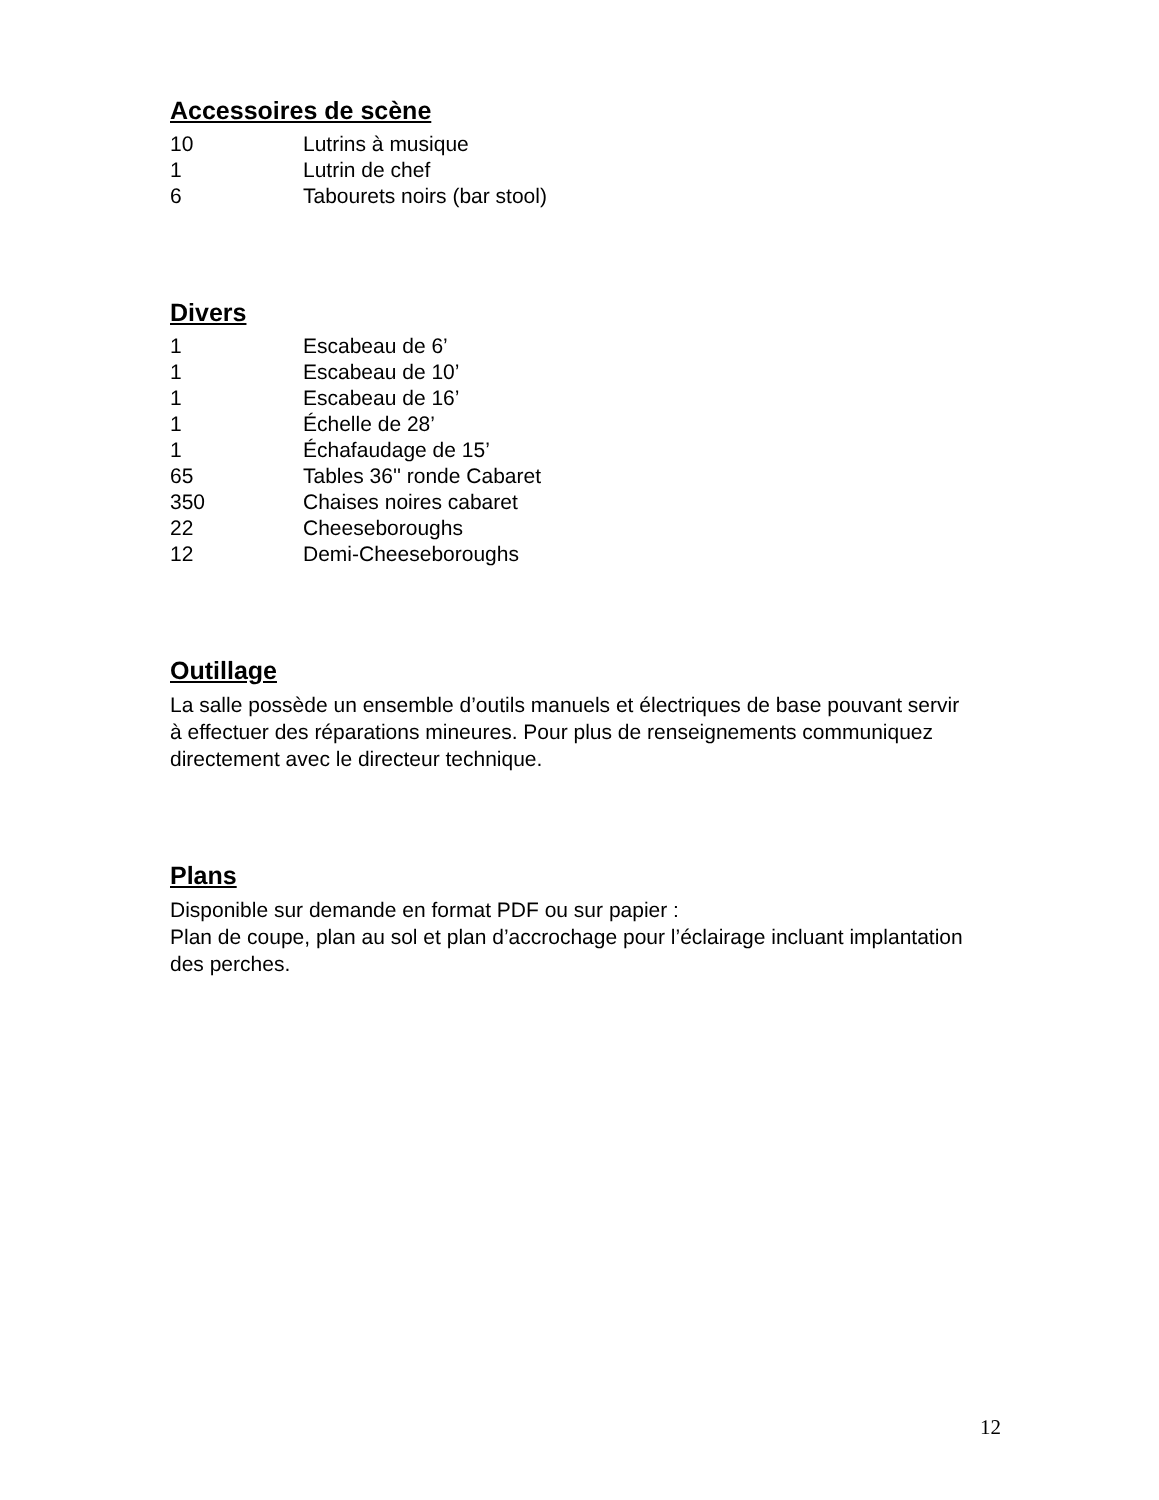Accessoires de scène
| 10 | Lutrins à musique |
| 1 | Lutrin de chef |
| 6 | Tabourets noirs (bar stool) |
Divers
| 1 | Escabeau de 6’ |
| 1 | Escabeau de 10’ |
| 1 | Escabeau de 16’ |
| 1 | Échelle de 28’ |
| 1 | Échafaudage de 15’ |
| 65 | Tables 36'' ronde Cabaret |
| 350 | Chaises noires cabaret |
| 22 | Cheeseboroughs |
| 12 | Demi-Cheeseboroughs |
Outillage
La salle possède un ensemble d’outils manuels et électriques de base pouvant servir à effectuer des réparations mineures. Pour plus de renseignements communiquez directement avec le directeur technique.
Plans
Disponible sur demande en format PDF ou sur papier :
Plan de coupe, plan au sol et plan d’accrochage pour l’éclairage incluant implantation des perches.
12